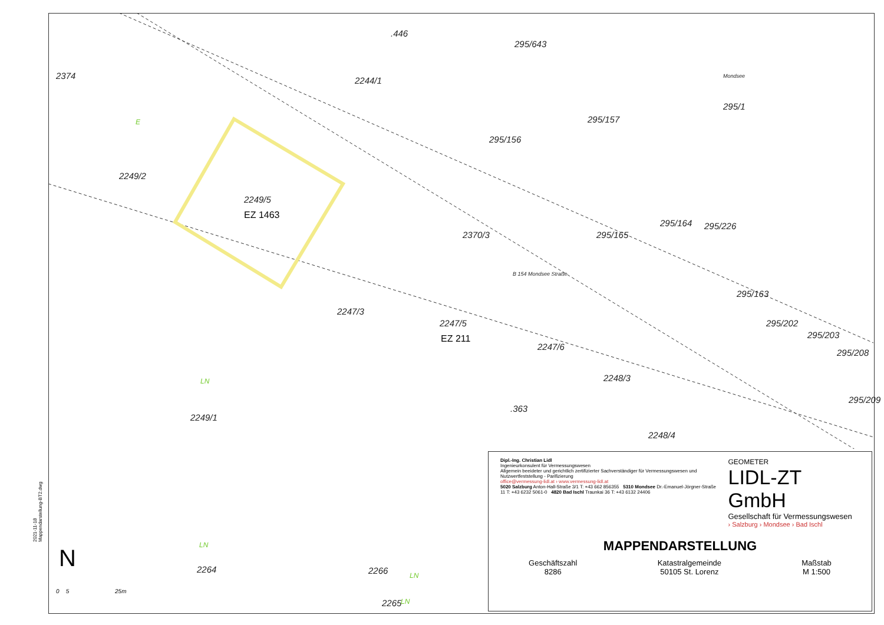2249/2
2249/5
EZ 1463
2244/1
.446
295/643
Mondsee
295/1
295/157
295/156
2370/3
B 154 Mondsee Straße
295/165
295/164 295/226
295/163
295/202
295/203
295/208
295/209
2247/3
2247/5
EZ 211
2247/6
2248/3
.363
2248/4
2249/1
2264 2266
2265
2374
E
LN
LN
LN
LN
2021-11-18
Mappendarstellung-BT2.dwg
0 5 25m
N
Dipl.-Ing. Christian Lidl
Ingenieurkonsulent für Vermessungswesen
Allgemein beeideter und gerichtlich zertifizierter Sachverständiger für Vermessungswesen und Nutzwertfeststellung - Parifizierung
office@vermessung-lidl.at › www.vermessung-lidl.at
5020 Salzburg Anton-Hall-Straße 3/1 T: +43 662 856355 5310 Mondsee Dr.-Emanuel-Jörgner-Straße 11 T: +43 6232 5061-0 4820 Bad Ischl Traunkai 36 T: +43 6132 24406
GEOMETER
LIDL-ZT GmbH
Gesellschaft für Vermessungswesen
› Salzburg › Mondsee › Bad Ischl
MAPPENDARSTELLUNG
Geschäftszahl
8286
Katastralgemeinde
50105 St. Lorenz
Maßstab
M 1:500